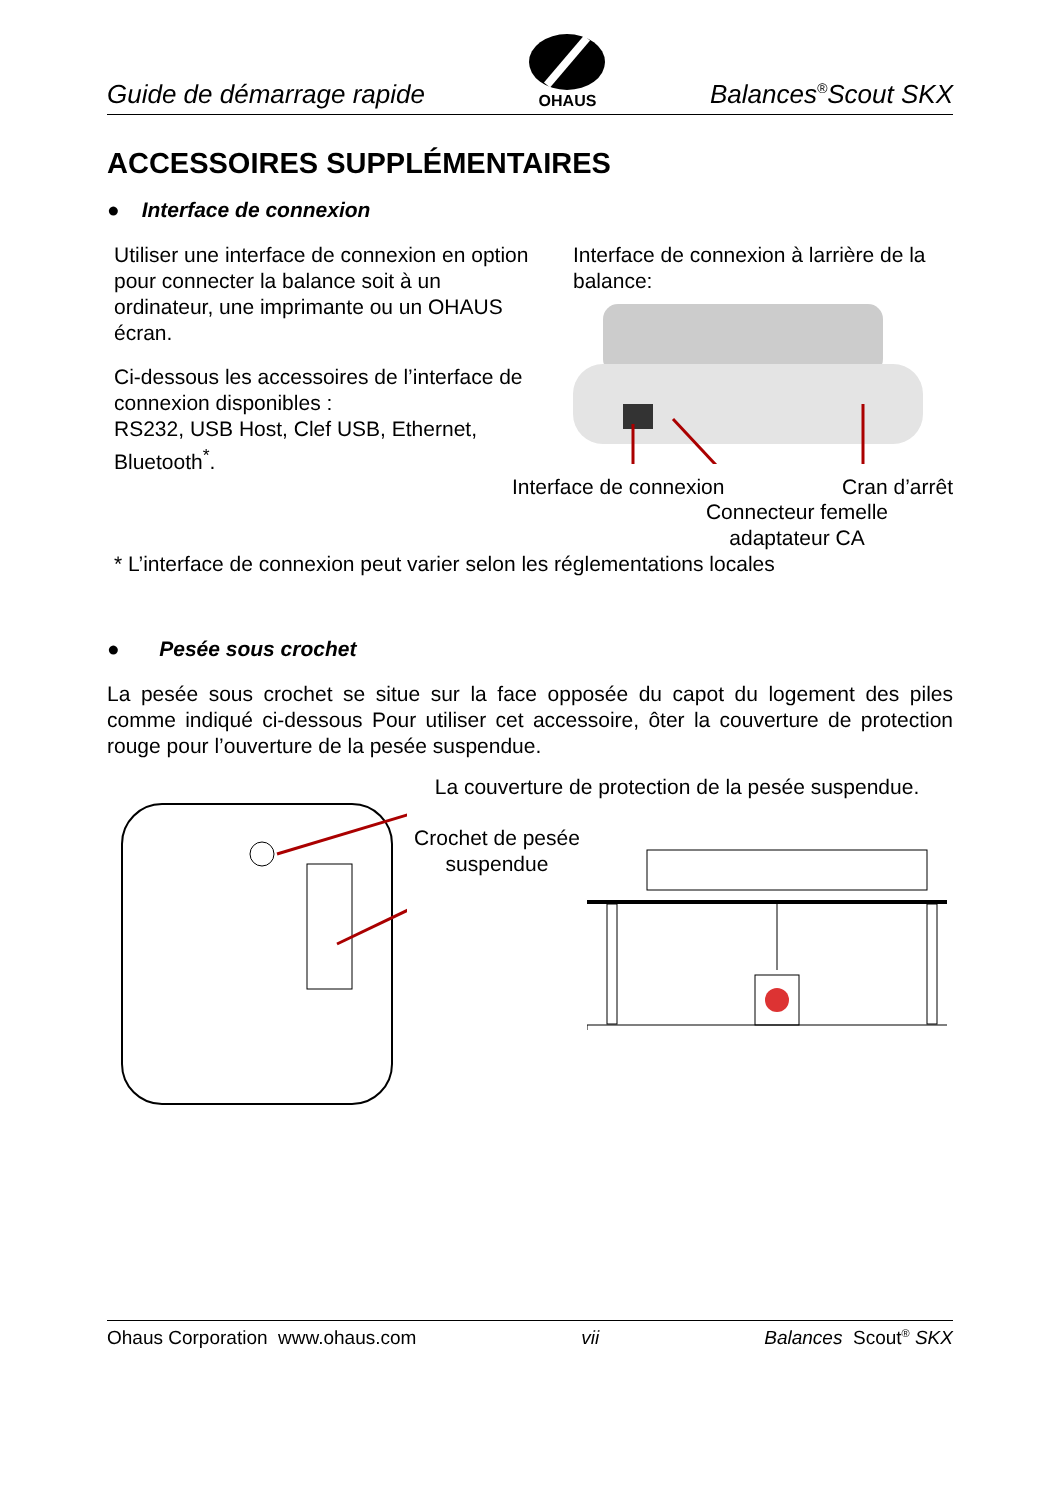Guide de démarrage rapide OHAUS Balances<sup>®</sup>Scout SKX
ACCESSOIRES SUPPLÉMENTAIRES
● Interface de connexion
Utiliser une interface de connexion en option pour connecter la balance soit à un ordinateur, une imprimante ou un OHAUS écran.
Ci-dessous les accessoires de l’interface de connexion disponibles :
RS232, USB Host, Clef USB, Ethernet, Bluetooth<sup>*</sup>.
Interface de connexion à larrière de la balance:
Interface de connexion Cran d’arrêt
Connecteur femelle adaptateur CA
* L’interface de connexion peut varier selon les réglementations locales
● Pesée sous crochet
La pesée sous crochet se situe sur la face opposée du capot du logement des piles comme indiqué ci-dessous Pour utiliser cet accessoire, ôter la couverture de protection rouge pour l’ouverture de la pesée suspendue.
La couverture de protection de la pesée suspendue.
Crochet de pesée suspendue
Ohaus Corporation www.ohaus.com vii Balances Scout<sup>®</sup> SKX